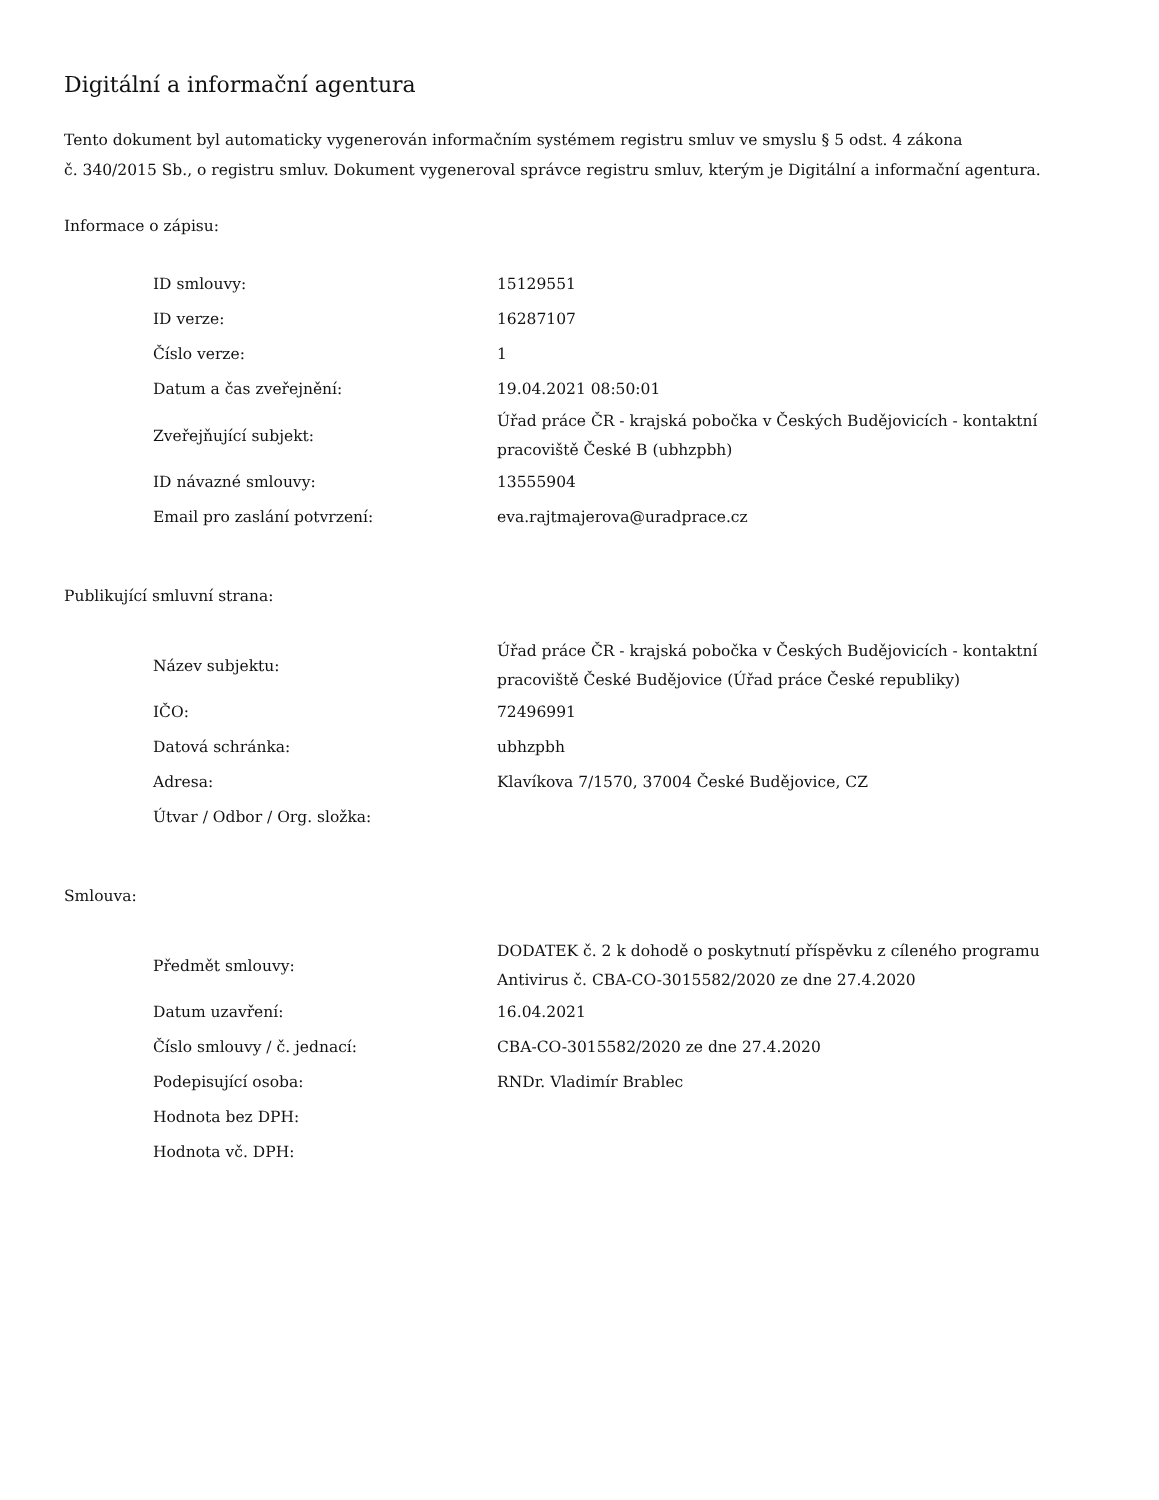Digitální a informační agentura
Tento dokument byl automaticky vygenerován informačním systémem registru smluv ve smyslu § 5 odst. 4 zákona
č. 340/2015 Sb., o registru smluv. Dokument vygeneroval správce registru smluv, kterým je Digitální a informační agentura.
Informace o zápisu:
| ID smlouvy: | 15129551 |
| ID verze: | 16287107 |
| Číslo verze: | 1 |
| Datum a čas zveřejnění: | 19.04.2021 08:50:01 |
| Zveřejňující subjekt: | Úřad práce ČR - krajská pobočka v Českých Budějovicích - kontaktní pracoviště České B (ubhzpbh) |
| ID návazné smlouvy: | 13555904 |
| Email pro zaslání potvrzení: | eva.rajtmajerova@uradprace.cz |
Publikující smluvní strana:
| Název subjektu: | Úřad práce ČR - krajská pobočka v Českých Budějovicích - kontaktní pracoviště České Budějovice (Úřad práce České republiky) |
| IČO: | 72496991 |
| Datová schránka: | ubhzpbh |
| Adresa: | Klavíkova 7/1570, 37004 České Budějovice, CZ |
| Útvar / Odbor / Org. složka: | |
Smlouva:
| Předmět smlouvy: | DODATEK č. 2 k dohodě o poskytnutí příspěvku z cíleného programu Antivirus č. CBA-CO-3015582/2020 ze dne 27.4.2020 |
| Datum uzavření: | 16.04.2021 |
| Číslo smlouvy / č. jednací: | CBA-CO-3015582/2020 ze dne 27.4.2020 |
| Podepisující osoba: | RNDr. Vladimír Brablec |
| Hodnota bez DPH: | |
| Hodnota vč. DPH: | |